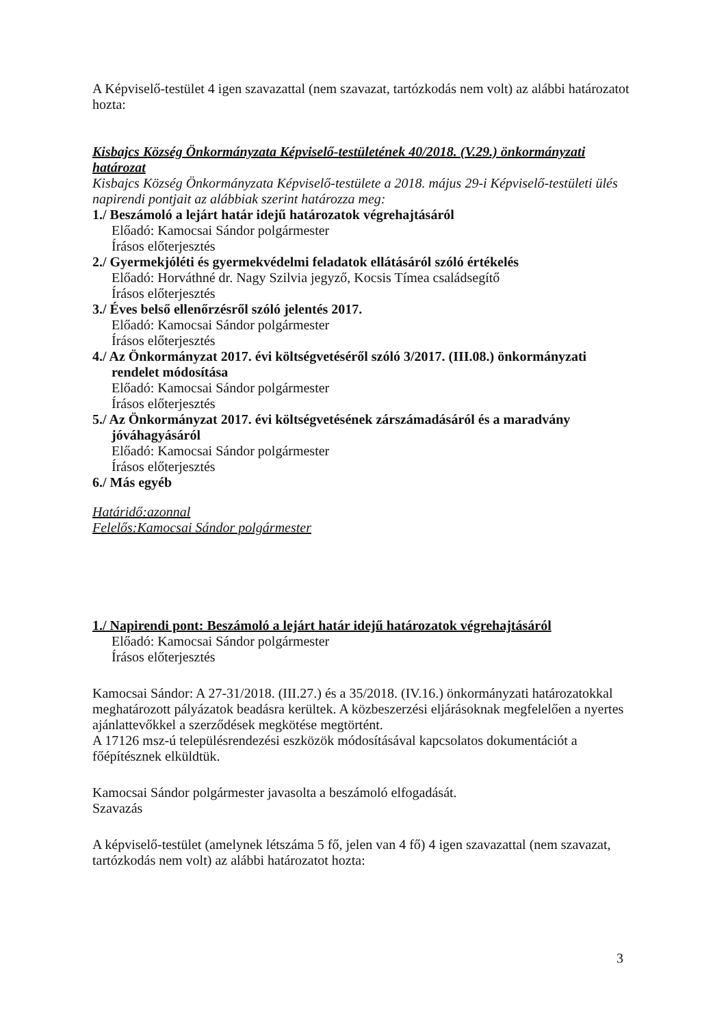A Képviselő-testület 4 igen szavazattal (nem szavazat, tartózkodás nem volt) az alábbi határozatot hozta:
Kisbajcs Község Önkormányzata Képviselő-testületének 40/2018. (V.29.) önkormányzati határozat
Kisbajcs Község Önkormányzata Képviselő-testülete a 2018. május 29-i Képviselő-testületi ülés napirendi pontjait az alábbiak szerint határozza meg:
1./ Beszámoló a lejárt határ idejű határozatok végrehajtásáról
Előadó: Kamocsai Sándor polgármester
Írásos előterjesztés
2./ Gyermekjóléti és gyermekvédelmi feladatok ellátásáról szóló értékelés
Előadó: Horváthné dr. Nagy Szilvia jegyző, Kocsis Tímea családsegítő
Írásos előterjesztés
3./ Éves belső ellenőrzésről szóló jelentés 2017.
Előadó: Kamocsai Sándor polgármester
Írásos előterjesztés
4./ Az Önkormányzat 2017. évi költségvetéséről szóló 3/2017. (III.08.) önkormányzati
rendelet módosítása
Előadó: Kamocsai Sándor polgármester
Írásos előterjesztés
5./ Az Önkormányzat 2017. évi költségvetésének zárszámadásáról és a maradvány
jóváhagyásáról
Előadó: Kamocsai Sándor polgármester
Írásos előterjesztés
6./ Más egyéb
Határidő:azonnal
Felelős:Kamocsai Sándor polgármester
1./ Napirendi pont: Beszámoló a lejárt határ idejű határozatok végrehajtásáról
Előadó: Kamocsai Sándor polgármester
Írásos előterjesztés
Kamocsai Sándor: A 27-31/2018. (III.27.) és a 35/2018. (IV.16.) önkormányzati határozatokkal meghatározott pályázatok beadásra kerültek. A közbeszerzési eljárásoknak megfelelően a nyertes ajánlattevőkkel a szerződések megkötése megtörtént.
A 17126 msz-ú településrendezési eszközök módosításával kapcsolatos dokumentációt a főépítésznek elküldtük.
Kamocsai Sándor polgármester javasolta a beszámoló elfogadását.
Szavazás
A képviselő-testület (amelynek létszáma 5 fő, jelen van 4 fő) 4 igen szavazattal (nem szavazat, tartózkodás nem volt) az alábbi határozatot hozta:
3